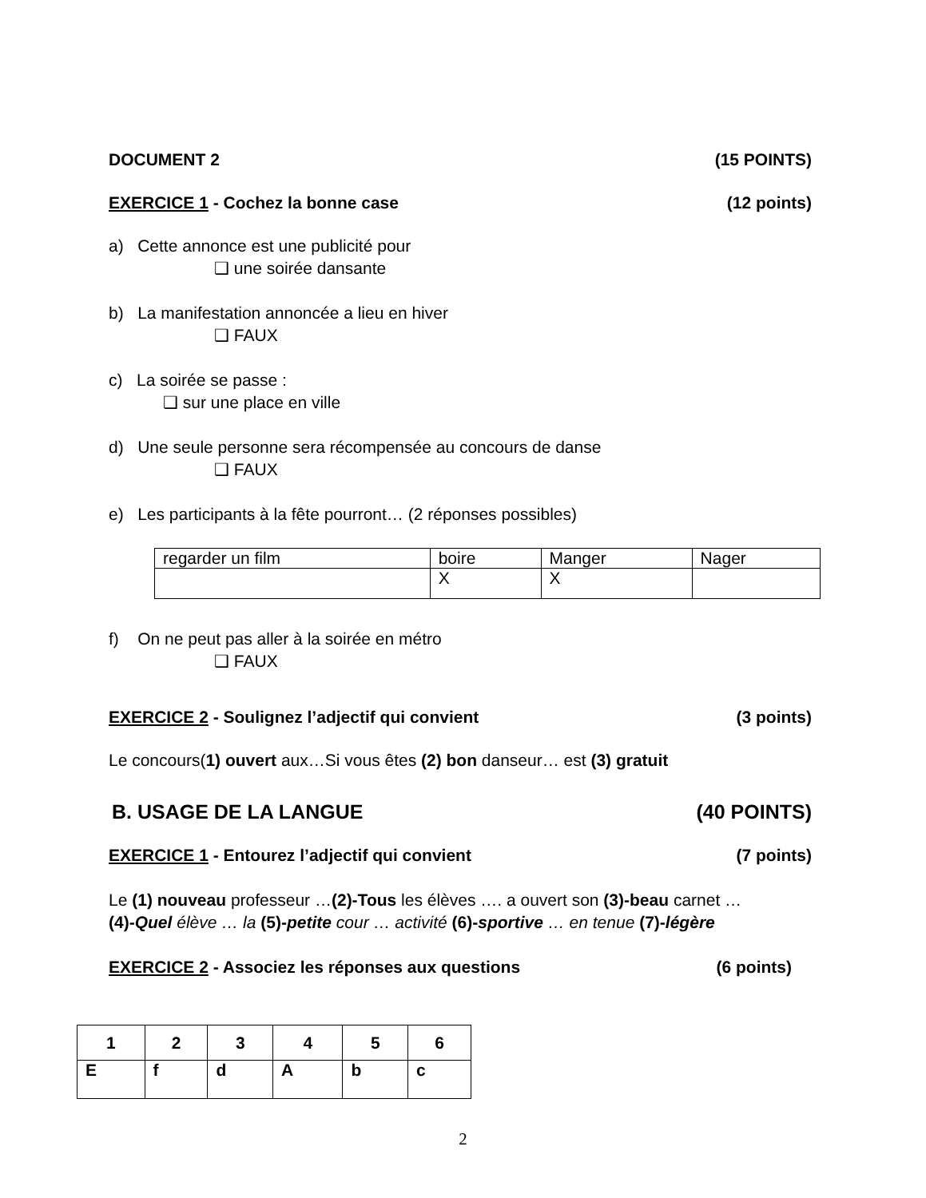DOCUMENT 2 (15 POINTS)
EXERCICE 1 - Cochez la bonne case (12 points)
a) Cette annonce est une publicité pour
❑ une soirée dansante
b) La manifestation annoncée a lieu en hiver
❑ FAUX
c) La soirée se passe :
❑ sur une place en ville
d) Une seule personne sera récompensée au concours de danse
❑ FAUX
e) Les participants à la fête pourront… (2 réponses possibles)
| regarder un film | boire | Manger | Nager |
| | X | X | |
f) On ne peut pas aller à la soirée en métro
❑ FAUX
EXERCICE 2 - Soulignez l’adjectif qui convient (3 points)
Le concours(1) ouvert aux…Si vous êtes (2) bon danseur… est (3) gratuit
B. USAGE DE LA LANGUE (40 POINTS)
EXERCICE 1 - Entourez l’adjectif qui convient (7 points)
Le (1) nouveau professeur …(2)-Tous les élèves …. a ouvert son (3)-beau carnet …
(4)-Quel élève … la (5)-petite cour … activité (6)-sportive … en tenue (7)-légère
EXERCICE 2 - Associez les réponses aux questions (6 points)
| 1 | 2 | 3 | 4 | 5 | 6 |
| E | f | d | A | b | c |
2